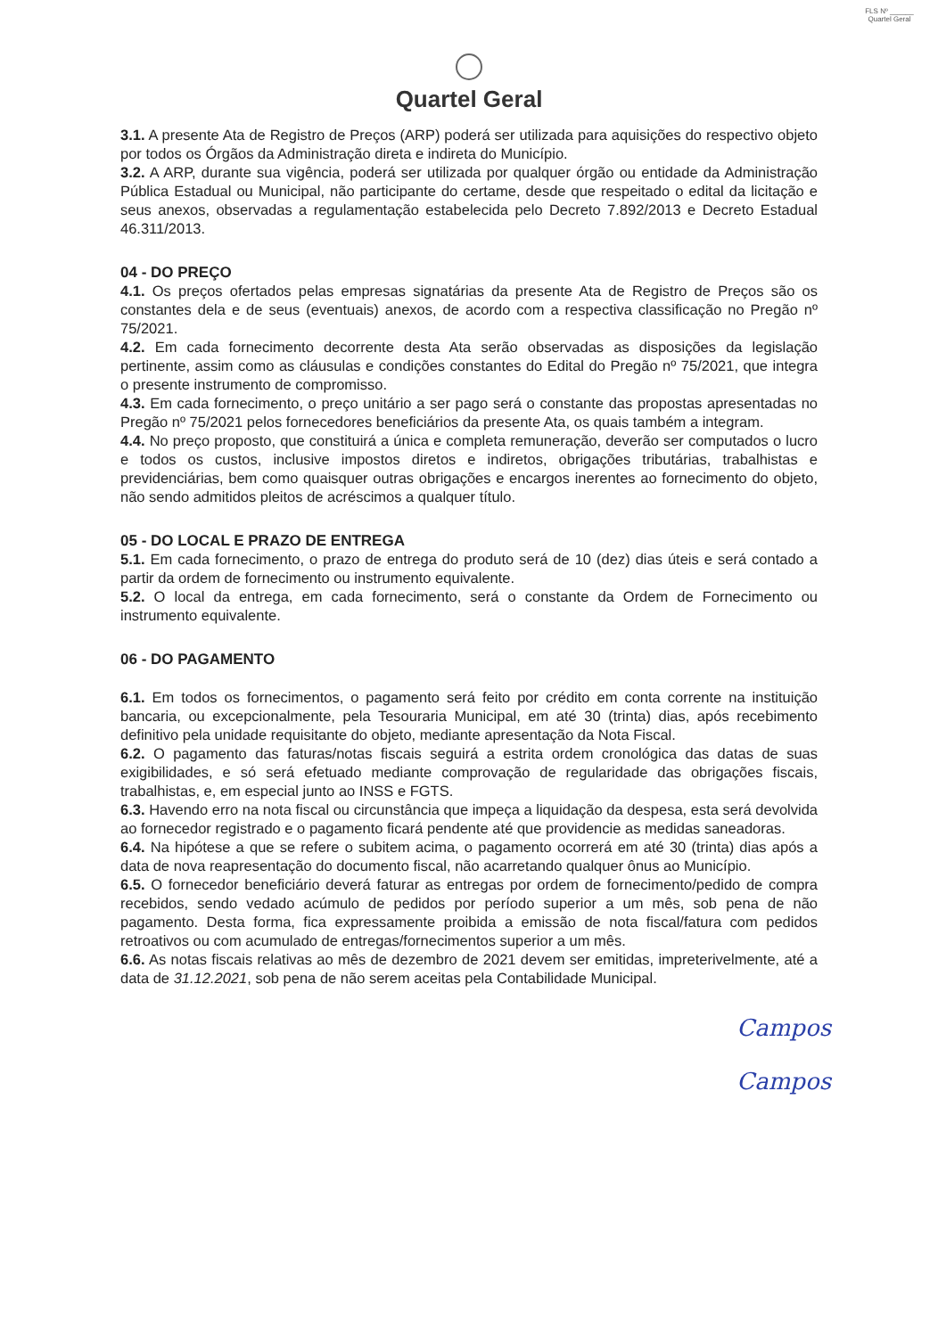FLS Nº ______
Quartel Geral
Quartel Geral
3.1. A presente Ata de Registro de Preços (ARP) poderá ser utilizada para aquisições do respectivo objeto por todos os Órgãos da Administração direta e indireta do Município.
3.2. A ARP, durante sua vigência, poderá ser utilizada por qualquer órgão ou entidade da Administração Pública Estadual ou Municipal, não participante do certame, desde que respeitado o edital da licitação e seus anexos, observadas a regulamentação estabelecida pelo Decreto 7.892/2013 e Decreto Estadual 46.311/2013.
04 - DO PREÇO
4.1. Os preços ofertados pelas empresas signatárias da presente Ata de Registro de Preços são os constantes dela e de seus (eventuais) anexos, de acordo com a respectiva classificação no Pregão nº 75/2021.
4.2. Em cada fornecimento decorrente desta Ata serão observadas as disposições da legislação pertinente, assim como as cláusulas e condições constantes do Edital do Pregão nº 75/2021, que integra o presente instrumento de compromisso.
4.3. Em cada fornecimento, o preço unitário a ser pago será o constante das propostas apresentadas no Pregão nº 75/2021 pelos fornecedores beneficiários da presente Ata, os quais também a integram.
4.4. No preço proposto, que constituirá a única e completa remuneração, deverão ser computados o lucro e todos os custos, inclusive impostos diretos e indiretos, obrigações tributárias, trabalhistas e previdenciárias, bem como quaisquer outras obrigações e encargos inerentes ao fornecimento do objeto, não sendo admitidos pleitos de acréscimos a qualquer título.
05 - DO LOCAL E PRAZO DE ENTREGA
5.1. Em cada fornecimento, o prazo de entrega do produto será de 10 (dez) dias úteis e será contado a partir da ordem de fornecimento ou instrumento equivalente.
5.2. O local da entrega, em cada fornecimento, será o constante da Ordem de Fornecimento ou instrumento equivalente.
06 - DO PAGAMENTO
6.1. Em todos os fornecimentos, o pagamento será feito por crédito em conta corrente na instituição bancaria, ou excepcionalmente, pela Tesouraria Municipal, em até 30 (trinta) dias, após recebimento definitivo pela unidade requisitante do objeto, mediante apresentação da Nota Fiscal.
6.2. O pagamento das faturas/notas fiscais seguirá a estrita ordem cronológica das datas de suas exigibilidades, e só será efetuado mediante comprovação de regularidade das obrigações fiscais, trabalhistas, e, em especial junto ao INSS e FGTS.
6.3. Havendo erro na nota fiscal ou circunstância que impeça a liquidação da despesa, esta será devolvida ao fornecedor registrado e o pagamento ficará pendente até que providencie as medidas saneadoras.
6.4. Na hipótese a que se refere o subitem acima, o pagamento ocorrerá em até 30 (trinta) dias após a data de nova reapresentação do documento fiscal, não acarretando qualquer ônus ao Município.
6.5. O fornecedor beneficiário deverá faturar as entregas por ordem de fornecimento/pedido de compra recebidos, sendo vedado acúmulo de pedidos por período superior a um mês, sob pena de não pagamento. Desta forma, fica expressamente proibida a emissão de nota fiscal/fatura com pedidos retroativos ou com acumulado de entregas/fornecimentos superior a um mês.
6.6. As notas fiscais relativas ao mês de dezembro de 2021 devem ser emitidas, impreterivelmente, até a data de 31.12.2021, sob pena de não serem aceitas pela Contabilidade Municipal.
Campos
Campos